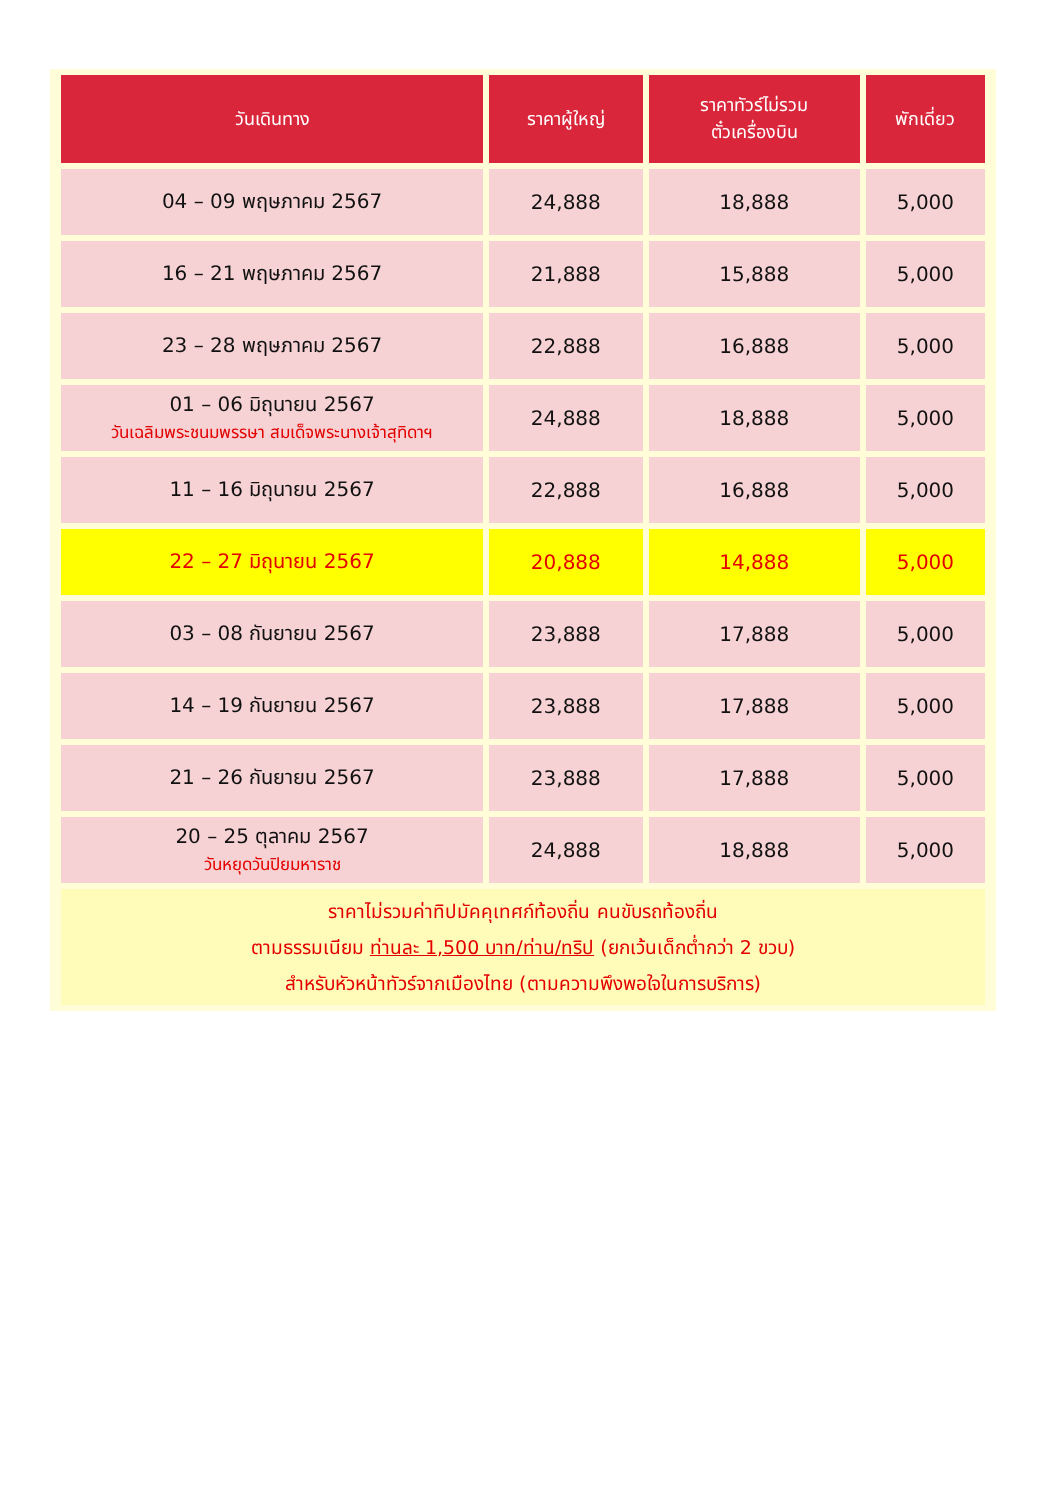| วันเดินทาง | ราคาผู้ใหญ่ | ราคาทัวร์ไม่รวม ตั๋วเครื่องบิน | พักเดี่ยว |
| --- | --- | --- | --- |
| 04 – 09 พฤษภาคม 2567 | 24,888 | 18,888 | 5,000 |
| 16 – 21 พฤษภาคม 2567 | 21,888 | 15,888 | 5,000 |
| 23 – 28 พฤษภาคม 2567 | 22,888 | 16,888 | 5,000 |
| 01 – 06 มิถุนายน 2567 วันเฉลิมพระชนมพรรษา สมเด็จพระนางเจ้าสุทิดาฯ | 24,888 | 18,888 | 5,000 |
| 11 – 16 มิถุนายน 2567 | 22,888 | 16,888 | 5,000 |
| 22 – 27 มิถุนายน 2567 | 20,888 | 14,888 | 5,000 |
| 03 – 08 กันยายน 2567 | 23,888 | 17,888 | 5,000 |
| 14 – 19 กันยายน 2567 | 23,888 | 17,888 | 5,000 |
| 21 – 26 กันยายน 2567 | 23,888 | 17,888 | 5,000 |
| 20 – 25 ตุลาคม 2567 วันหยุดวันปิยมหาราช | 24,888 | 18,888 | 5,000 |
| ราคาไม่รวมค่าทิปมัคคุเทศก์ท้องถิ่น คนขับรถท้องถิ่น ตามธรรมเนียม ท่านละ 1,500 บาท/ท่าน/ทริป (ยกเว้นเด็กต่ำกว่า 2 ขวบ) สำหรับหัวหน้าทัวร์จากเมืองไทย (ตามความพึงพอใจในการบริการ) | | | |